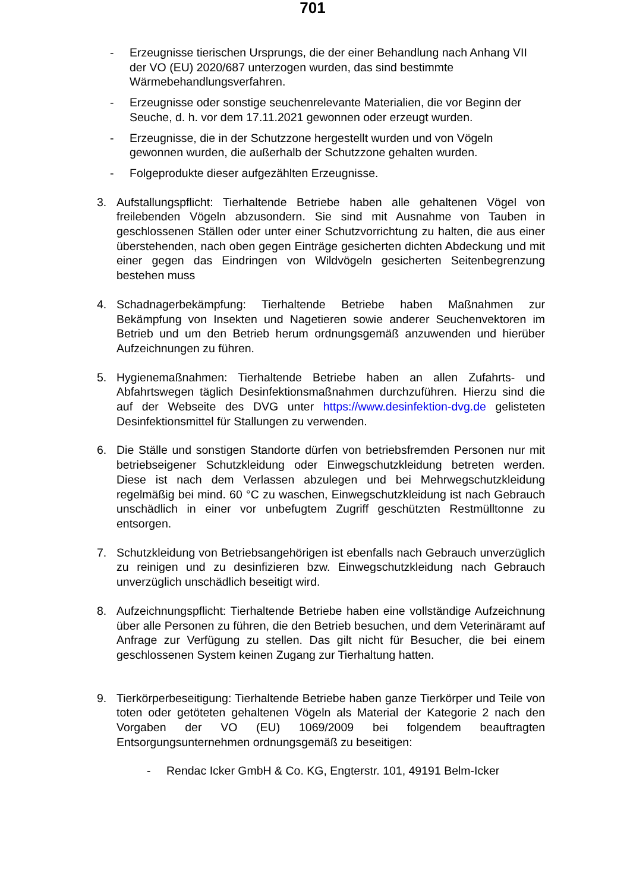701
- Erzeugnisse tierischen Ursprungs, die der einer Behandlung nach Anhang VII der VO (EU) 2020/687 unterzogen wurden, das sind bestimmte Wärmebehandlungsverfahren.
- Erzeugnisse oder sonstige seuchenrelevante Materialien, die vor Beginn der Seuche, d. h. vor dem 17.11.2021 gewonnen oder erzeugt wurden.
- Erzeugnisse, die in der Schutzzone hergestellt wurden und von Vögeln gewonnen wurden, die außerhalb der Schutzzone gehalten wurden.
- Folgeprodukte dieser aufgezählten Erzeugnisse.
3. Aufstallungspflicht: Tierhaltende Betriebe haben alle gehaltenen Vögel von freilebenden Vögeln abzusondern. Sie sind mit Ausnahme von Tauben in geschlossenen Ställen oder unter einer Schutzvorrichtung zu halten, die aus einer überstehenden, nach oben gegen Einträge gesicherten dichten Abdeckung und mit einer gegen das Eindringen von Wildvögeln gesicherten Seitenbegrenzung bestehen muss
4. Schadnagerbekämpfung: Tierhaltende Betriebe haben Maßnahmen zur Bekämpfung von Insekten und Nagetieren sowie anderer Seuchenvektoren im Betrieb und um den Betrieb herum ordnungsgemäß anzuwenden und hierüber Aufzeichnungen zu führen.
5. Hygienemaßnahmen: Tierhaltende Betriebe haben an allen Zufahrts- und Abfahrtswegen täglich Desinfektionsmaßnahmen durchzuführen. Hierzu sind die auf der Webseite des DVG unter https://www.desinfektion-dvg.de gelisteten Desinfektionsmittel für Stallungen zu verwenden.
6. Die Ställe und sonstigen Standorte dürfen von betriebsfremden Personen nur mit betriebseigener Schutzkleidung oder Einwegschutzkleidung betreten werden. Diese ist nach dem Verlassen abzulegen und bei Mehrwegschutzkleidung regelmäßig bei mind. 60 °C zu waschen, Einwegschutzkleidung ist nach Gebrauch unschädlich in einer vor unbefugtem Zugriff geschützten Restmülltonne zu entsorgen.
7. Schutzkleidung von Betriebsangehörigen ist ebenfalls nach Gebrauch unverzüglich zu reinigen und zu desinfizieren bzw. Einwegschutzkleidung nach Gebrauch unverzüglich unschädlich beseitigt wird.
8. Aufzeichnungspflicht: Tierhaltende Betriebe haben eine vollständige Aufzeichnung über alle Personen zu führen, die den Betrieb besuchen, und dem Veterinäramt auf Anfrage zur Verfügung zu stellen. Das gilt nicht für Besucher, die bei einem geschlossenen System keinen Zugang zur Tierhaltung hatten.
9. Tierkörperbeseitigung: Tierhaltende Betriebe haben ganze Tierkörper und Teile von toten oder getöteten gehaltenen Vögeln als Material der Kategorie 2 nach den Vorgaben der VO (EU) 1069/2009 bei folgendem beauftragten Entsorgungsunternehmen ordnungsgemäß zu beseitigen:
- Rendac Icker GmbH & Co. KG, Engterstr. 101, 49191 Belm-Icker